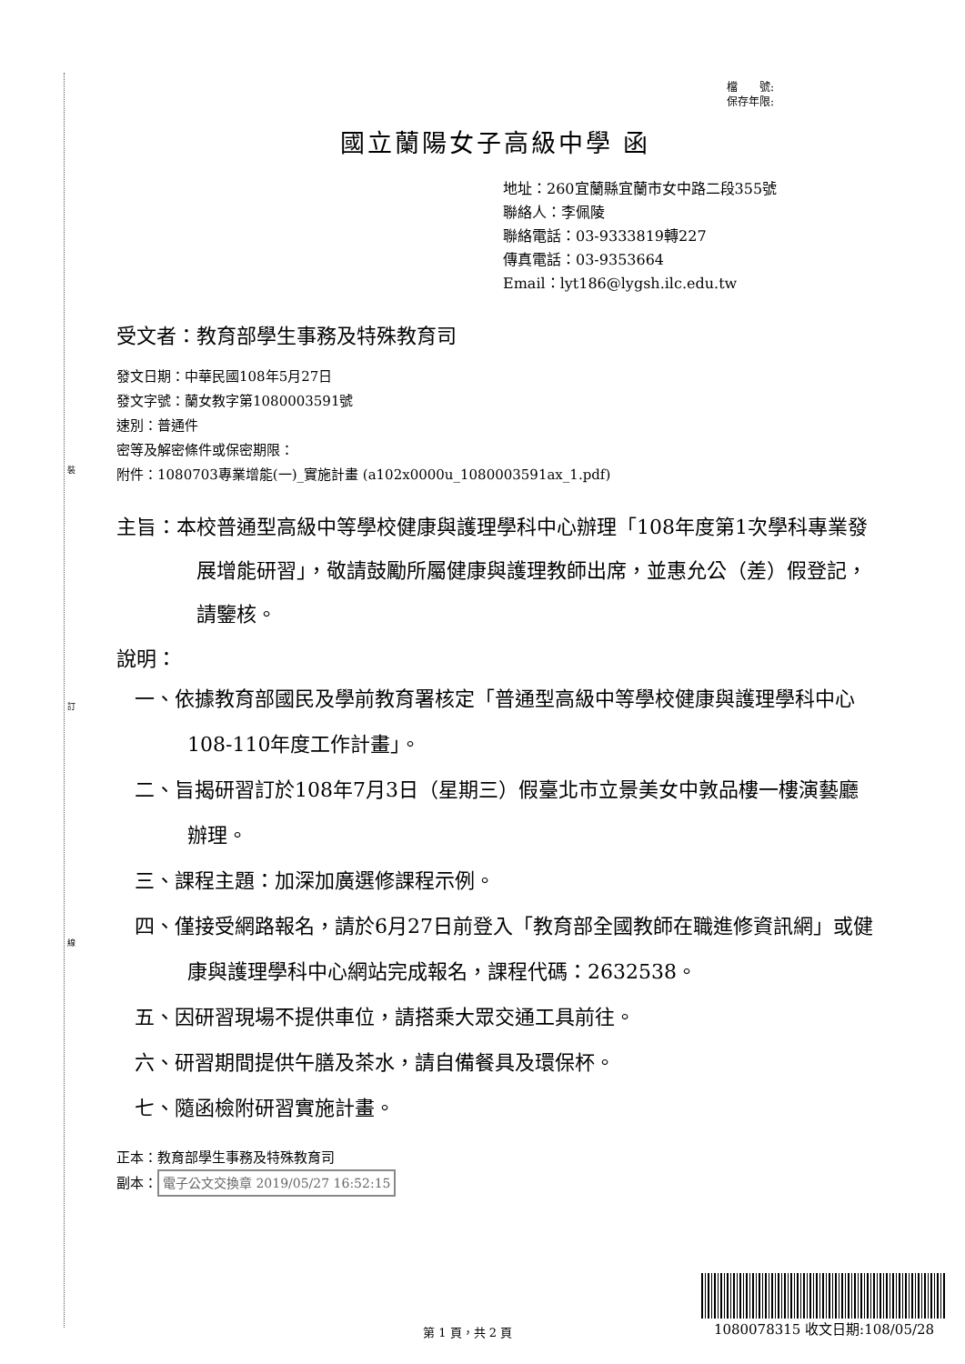裝
訂
線
檔　　號:
保存年限:
國立蘭陽女子高級中學 函
地址：260宜蘭縣宜蘭市女中路二段355號
聯絡人：李佩陵
聯絡電話：03-9333819轉227
傳真電話：03-9353664
Email：lyt186@lygsh.ilc.edu.tw
受文者：教育部學生事務及特殊教育司
發文日期：中華民國108年5月27日
發文字號：蘭女教字第1080003591號
速別：普通件
密等及解密條件或保密期限：
附件：1080703專業增能(一)_實施計畫 (a102x0000u_1080003591ax_1.pdf)
主旨：本校普通型高級中等學校健康與護理學科中心辦理「108年度第1次學科專業發展增能研習」，敬請鼓勵所屬健康與護理教師出席，並惠允公（差）假登記，請鑒核。
說明：
一、依據教育部國民及學前教育署核定「普通型高級中等學校健康與護理學科中心108-110年度工作計畫」。
二、旨揭研習訂於108年7月3日（星期三）假臺北市立景美女中敦品樓一樓演藝廳辦理。
三、課程主題：加深加廣選修課程示例。
四、僅接受網路報名，請於6月27日前登入「教育部全國教師在職進修資訊網」或健康與護理學科中心網站完成報名，課程代碼：2632538。
五、因研習現場不提供車位，請搭乘大眾交通工具前往。
六、研習期間提供午膳及茶水，請自備餐具及環保杯。
七、隨函檢附研習實施計畫。
正本：教育部學生事務及特殊教育司
副本： 電子公文交換章 2019/05/27 16:52:15
第 1 頁，共 2 頁
1080078315 收文日期:108/05/28